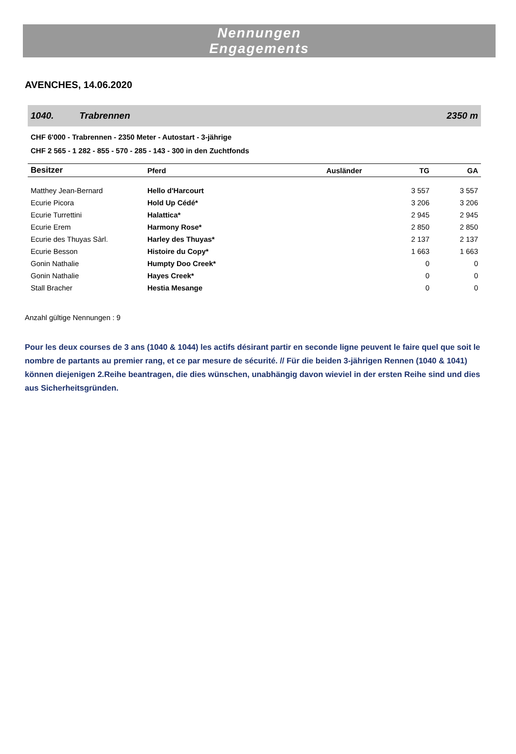Nennungen
Engagements
AVENCHES, 14.06.2020
1040. Trabrennen 2350 m
CHF 6'000 - Trabrennen - 2350 Meter - Autostart - 3-jährige
CHF 2 565 - 1 282 - 855 - 570 - 285 - 143 - 300 in den Zuchtfonds
| Besitzer | Pferd | Ausländer | TG | GA |
| --- | --- | --- | --- | --- |
| Matthey Jean-Bernard | Hello d'Harcourt | | 3 557 | 3 557 |
| Ecurie Picora | Hold Up Cédé* | | 3 206 | 3 206 |
| Ecurie Turrettini | Halattica* | | 2 945 | 2 945 |
| Ecurie Erem | Harmony Rose* | | 2 850 | 2 850 |
| Ecurie des Thuyas Sàrl. | Harley des Thuyas* | | 2 137 | 2 137 |
| Ecurie Besson | Histoire du Copy* | | 1 663 | 1 663 |
| Gonin Nathalie | Humpty Doo Creek* | | 0 | 0 |
| Gonin Nathalie | Hayes Creek* | | 0 | 0 |
| Stall Bracher | Hestia Mesange | | 0 | 0 |
Anzahl gültige Nennungen : 9
Pour les deux courses de 3 ans (1040 & 1044) les actifs désirant partir en seconde ligne peuvent le faire quel que soit le nombre de partants au premier rang, et ce par mesure de sécurité. // Für die beiden 3-jährigen Rennen (1040 & 1041) können diejenigen 2.Reihe beantragen, die dies wünschen, unabhängig davon wieviel in der ersten Reihe sind und dies aus Sicherheitsgründen.